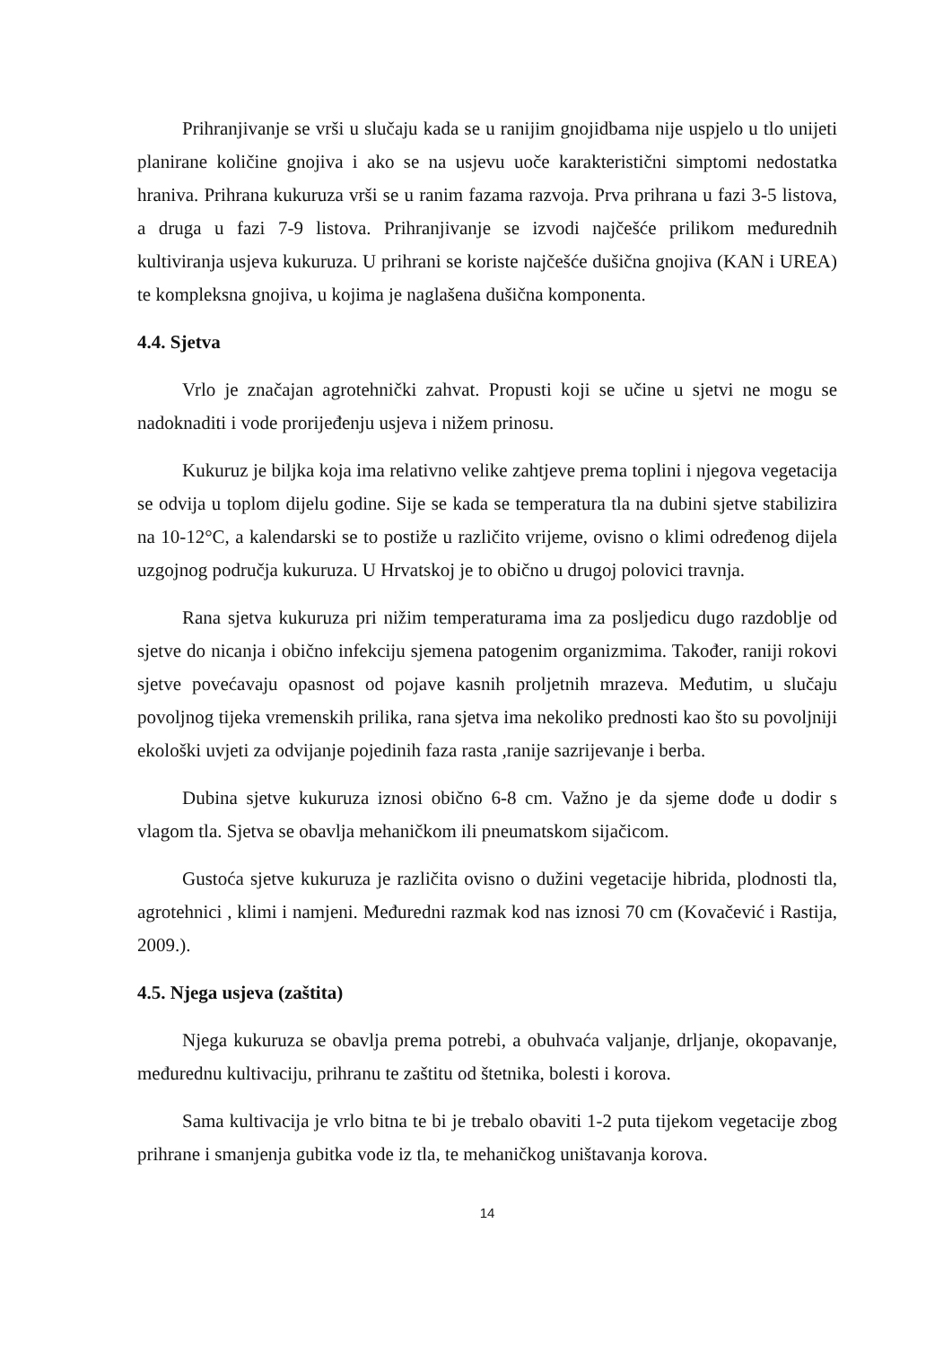Prihranjivanje se vrši u slučaju kada se u ranijim gnojidbama nije uspjelo u tlo unijeti planirane količine gnojiva i ako se na usjevu uoče karakteristični simptomi nedostatka hraniva. Prihrana kukuruza vrši se u ranim fazama razvoja. Prva prihrana u fazi 3-5 listova, a druga u fazi 7-9 listova. Prihranjivanje se izvodi najčešće prilikom međurednih kultiviranja usjeva kukuruza. U prihrani se koriste najčešće dušična gnojiva (KAN i UREA) te kompleksna gnojiva, u kojima je naglašena dušična komponenta.
4.4. Sjetva
Vrlo je značajan agrotehnički zahvat. Propusti koji se učine u sjetvi ne mogu se nadoknaditi i vode prorijeđenju usjeva i nižem prinosu.
Kukuruz je biljka koja ima relativno velike zahtjeve prema toplini i njegova vegetacija se odvija u toplom dijelu godine. Sije se kada se temperatura tla na dubini sjetve stabilizira na 10-12°C, a kalendarski se to postiže u različito vrijeme, ovisno o klimi određenog dijela uzgojnog područja kukuruza. U Hrvatskoj je to obično u drugoj polovici travnja.
Rana sjetva kukuruza pri nižim temperaturama ima za posljedicu dugo razdoblje od sjetve do nicanja i obično infekciju sjemena patogenim organizmima. Također, raniji rokovi sjetve povećavaju opasnost od pojave kasnih proljetnih mrazeva. Međutim, u slučaju povoljnog tijeka vremenskih prilika, rana sjetva ima nekoliko prednosti kao što su povoljniji ekološki uvjeti za odvijanje pojedinih faza rasta ,ranije sazrijevanje i berba.
Dubina sjetve kukuruza iznosi obično 6-8 cm. Važno je da sjeme dođe u dodir s vlagom tla. Sjetva se obavlja mehaničkom ili pneumatskom sijačicom.
Gustoća sjetve kukuruza je različita ovisno o dužini vegetacije hibrida, plodnosti tla, agrotehnici , klimi i namjeni. Međuredni razmak kod nas iznosi 70 cm (Kovačević i Rastija, 2009.).
4.5. Njega usjeva (zaštita)
Njega kukuruza se obavlja prema potrebi, a obuhvaća valjanje, drljanje, okopavanje, međurednu kultivaciju, prihranu te zaštitu od štetnika, bolesti i korova.
Sama kultivacija je vrlo bitna te bi je trebalo obaviti 1-2 puta tijekom vegetacije zbog prihrane i smanjenja gubitka vode iz tla, te mehaničkog uništavanja korova.
14